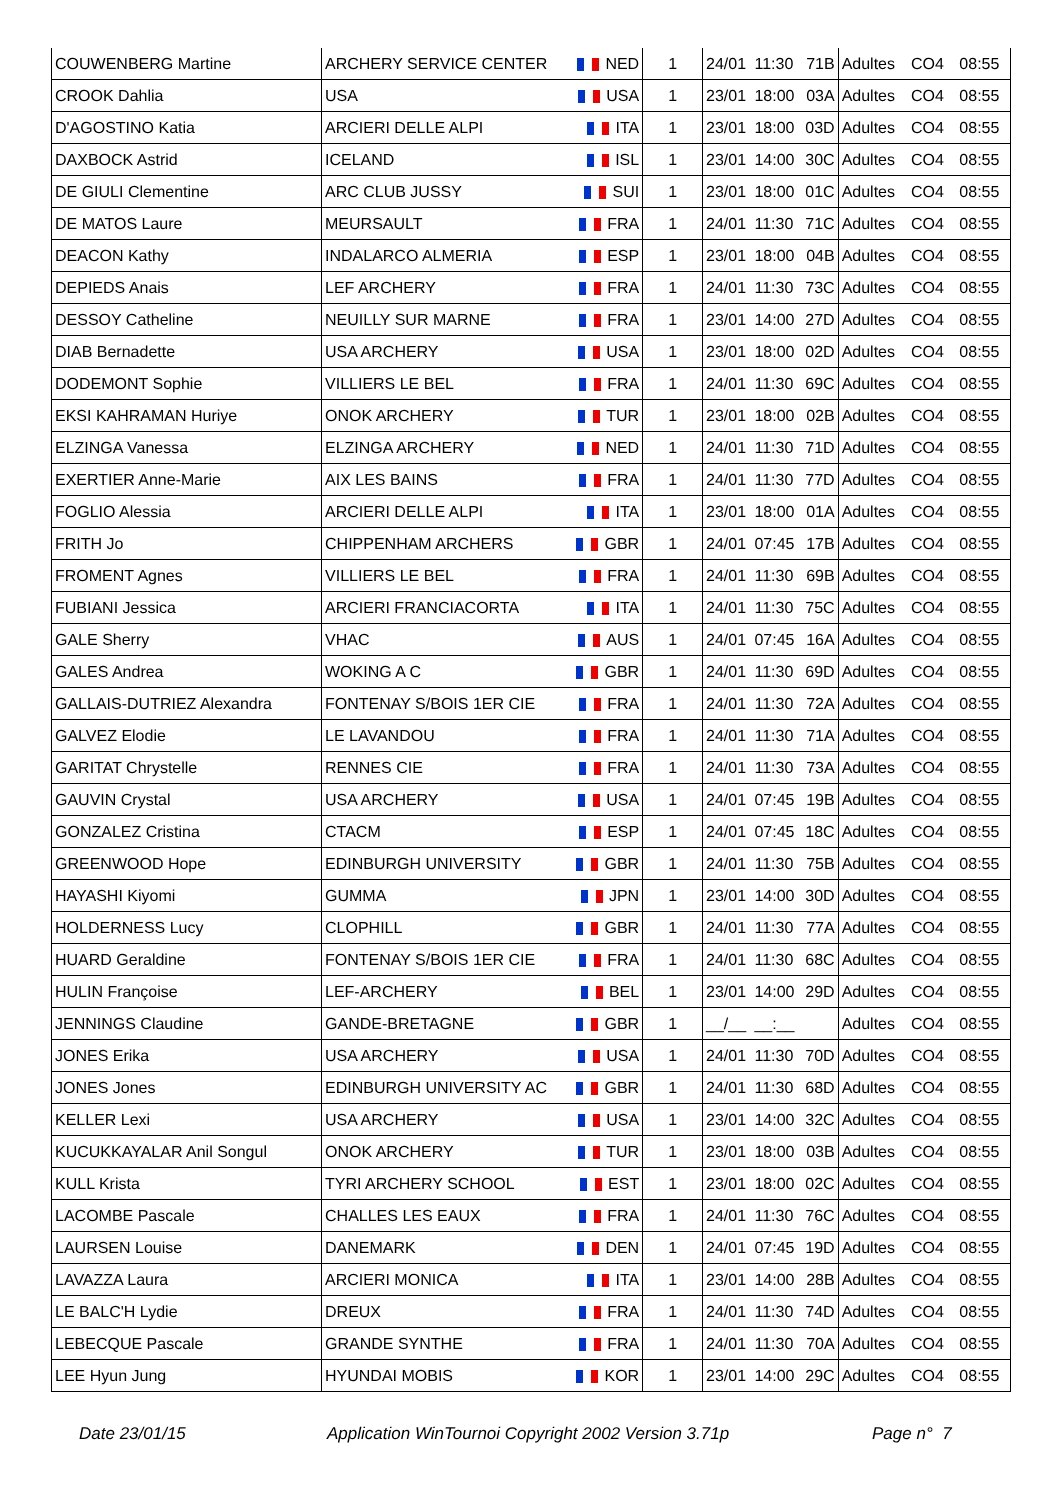| COUWENBERG Martine | ARCHERY SERVICE CENTER | NED | 1 | 24/01 | 11:30 | 71B | Adultes | CO4 | 08:55 |
| CROOK Dahlia | USA | USA | 1 | 23/01 | 18:00 | 03A | Adultes | CO4 | 08:55 |
| D'AGOSTINO Katia | ARCIERI DELLE ALPI | ITA | 1 | 23/01 | 18:00 | 03D | Adultes | CO4 | 08:55 |
| DAXBOCK Astrid | ICELAND | ISL | 1 | 23/01 | 14:00 | 30C | Adultes | CO4 | 08:55 |
| DE GIULI Clementine | ARC CLUB JUSSY | SUI | 1 | 23/01 | 18:00 | 01C | Adultes | CO4 | 08:55 |
| DE MATOS Laure | MEURSAULT | FRA | 1 | 24/01 | 11:30 | 71C | Adultes | CO4 | 08:55 |
| DEACON Kathy | INDALARCO ALMERIA | ESP | 1 | 23/01 | 18:00 | 04B | Adultes | CO4 | 08:55 |
| DEPIEDS Anais | LEF ARCHERY | FRA | 1 | 24/01 | 11:30 | 73C | Adultes | CO4 | 08:55 |
| DESSOY Catheline | NEUILLY SUR MARNE | FRA | 1 | 23/01 | 14:00 | 27D | Adultes | CO4 | 08:55 |
| DIAB Bernadette | USA ARCHERY | USA | 1 | 23/01 | 18:00 | 02D | Adultes | CO4 | 08:55 |
| DODEMONT Sophie | VILLIERS LE BEL | FRA | 1 | 24/01 | 11:30 | 69C | Adultes | CO4 | 08:55 |
| EKSI KAHRAMAN Huriye | ONOK ARCHERY | TUR | 1 | 23/01 | 18:00 | 02B | Adultes | CO4 | 08:55 |
| ELZINGA Vanessa | ELZINGA ARCHERY | NED | 1 | 24/01 | 11:30 | 71D | Adultes | CO4 | 08:55 |
| EXERTIER Anne-Marie | AIX LES BAINS | FRA | 1 | 24/01 | 11:30 | 77D | Adultes | CO4 | 08:55 |
| FOGLIO Alessia | ARCIERI DELLE ALPI | ITA | 1 | 23/01 | 18:00 | 01A | Adultes | CO4 | 08:55 |
| FRITH Jo | CHIPPENHAM ARCHERS | GBR | 1 | 24/01 | 07:45 | 17B | Adultes | CO4 | 08:55 |
| FROMENT Agnes | VILLIERS LE BEL | FRA | 1 | 24/01 | 11:30 | 69B | Adultes | CO4 | 08:55 |
| FUBIANI Jessica | ARCIERI FRANCIACORTA | ITA | 1 | 24/01 | 11:30 | 75C | Adultes | CO4 | 08:55 |
| GALE Sherry | VHAC | AUS | 1 | 24/01 | 07:45 | 16A | Adultes | CO4 | 08:55 |
| GALES Andrea | WOKING A C | GBR | 1 | 24/01 | 11:30 | 69D | Adultes | CO4 | 08:55 |
| GALLAIS-DUTRIEZ Alexandra | FONTENAY S/BOIS 1ER CIE | FRA | 1 | 24/01 | 11:30 | 72A | Adultes | CO4 | 08:55 |
| GALVEZ Elodie | LE LAVANDOU | FRA | 1 | 24/01 | 11:30 | 71A | Adultes | CO4 | 08:55 |
| GARITAT Chrystelle | RENNES CIE | FRA | 1 | 24/01 | 11:30 | 73A | Adultes | CO4 | 08:55 |
| GAUVIN Crystal | USA ARCHERY | USA | 1 | 24/01 | 07:45 | 19B | Adultes | CO4 | 08:55 |
| GONZALEZ Cristina | CTACM | ESP | 1 | 24/01 | 07:45 | 18C | Adultes | CO4 | 08:55 |
| GREENWOOD Hope | EDINBURGH UNIVERSITY | GBR | 1 | 24/01 | 11:30 | 75B | Adultes | CO4 | 08:55 |
| HAYASHI Kiyomi | GUMMA | JPN | 1 | 23/01 | 14:00 | 30D | Adultes | CO4 | 08:55 |
| HOLDERNESS Lucy | CLOPHILL | GBR | 1 | 24/01 | 11:30 | 77A | Adultes | CO4 | 08:55 |
| HUARD Geraldine | FONTENAY S/BOIS 1ER CIE | FRA | 1 | 24/01 | 11:30 | 68C | Adultes | CO4 | 08:55 |
| HULIN Françoise | LEF-ARCHERY | BEL | 1 | 23/01 | 14:00 | 29D | Adultes | CO4 | 08:55 |
| JENNINGS Claudine | GANDE-BRETAGNE | GBR | 1 | __/__ | __:__ | | Adultes | CO4 | 08:55 |
| JONES Erika | USA ARCHERY | USA | 1 | 24/01 | 11:30 | 70D | Adultes | CO4 | 08:55 |
| JONES Jones | EDINBURGH UNIVERSITY AC | GBR | 1 | 24/01 | 11:30 | 68D | Adultes | CO4 | 08:55 |
| KELLER Lexi | USA ARCHERY | USA | 1 | 23/01 | 14:00 | 32C | Adultes | CO4 | 08:55 |
| KUCUKKAYALAR Anil Songul | ONOK ARCHERY | TUR | 1 | 23/01 | 18:00 | 03B | Adultes | CO4 | 08:55 |
| KULL Krista | TYRI ARCHERY SCHOOL | EST | 1 | 23/01 | 18:00 | 02C | Adultes | CO4 | 08:55 |
| LACOMBE Pascale | CHALLES LES EAUX | FRA | 1 | 24/01 | 11:30 | 76C | Adultes | CO4 | 08:55 |
| LAURSEN Louise | DANEMARK | DEN | 1 | 24/01 | 07:45 | 19D | Adultes | CO4 | 08:55 |
| LAVAZZA Laura | ARCIERI MONICA | ITA | 1 | 23/01 | 14:00 | 28B | Adultes | CO4 | 08:55 |
| LE BALC'H Lydie | DREUX | FRA | 1 | 24/01 | 11:30 | 74D | Adultes | CO4 | 08:55 |
| LEBECQUE Pascale | GRANDE SYNTHE | FRA | 1 | 24/01 | 11:30 | 70A | Adultes | CO4 | 08:55 |
| LEE Hyun Jung | HYUNDAI MOBIS | KOR | 1 | 23/01 | 14:00 | 29C | Adultes | CO4 | 08:55 |
Date 23/01/15 Application WinTournoi Copyright 2002 Version 3.71p Page n° 7